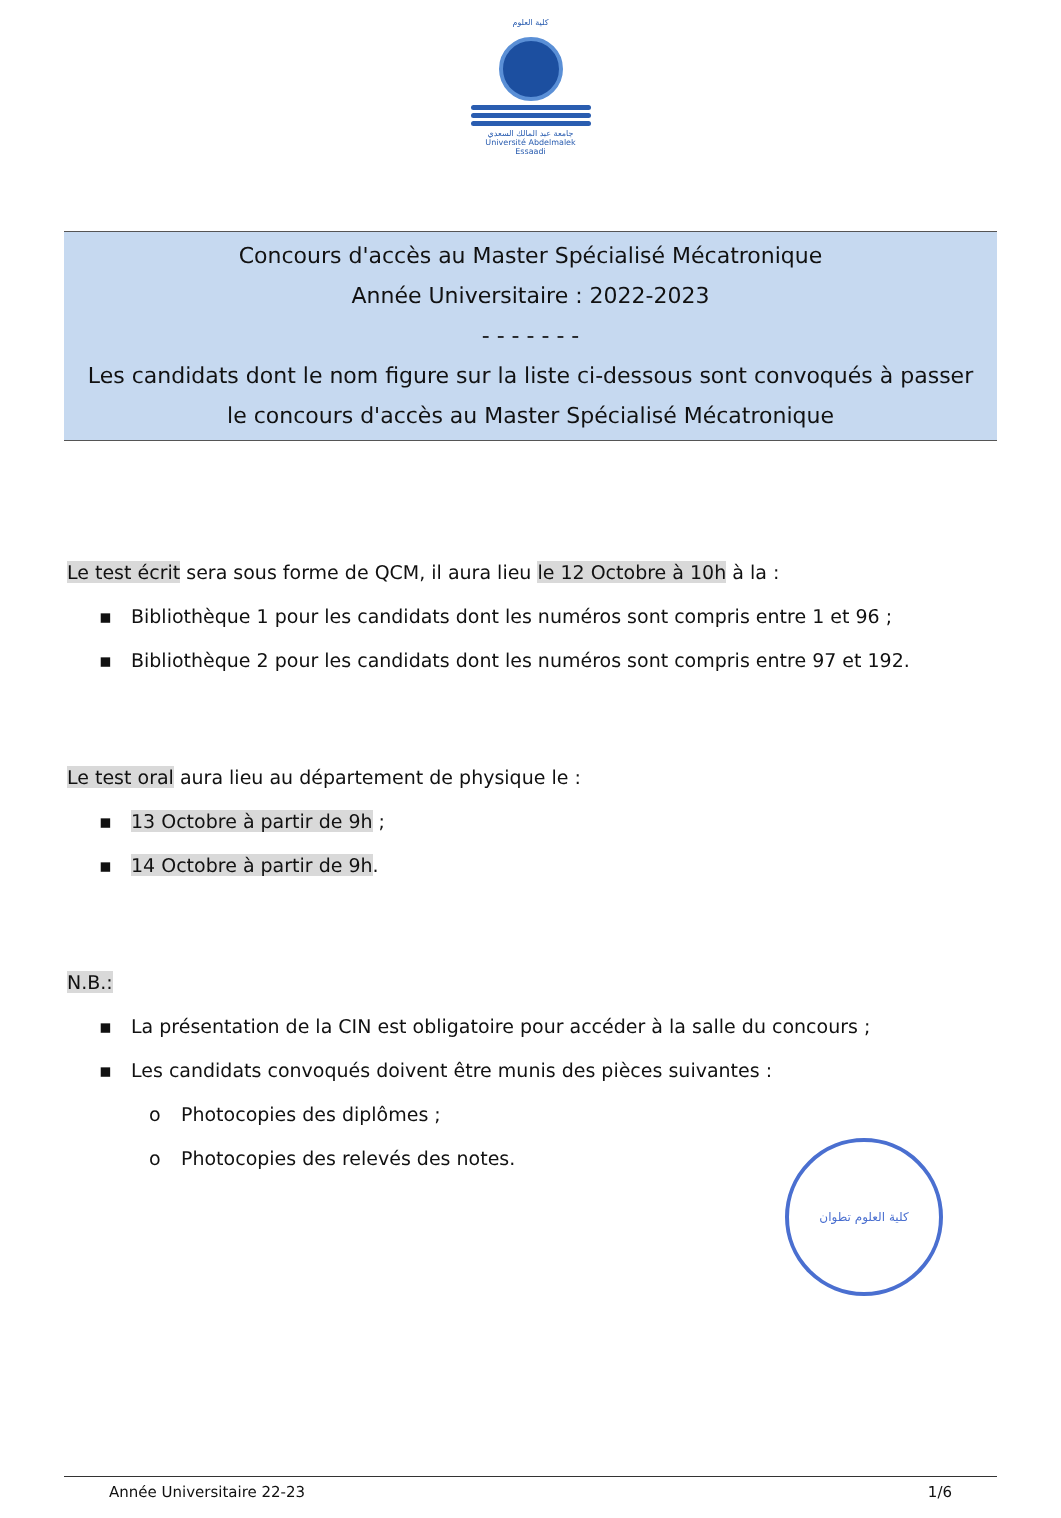كلية العلوم
جامعة عبد المالك السعدي
Université Abdelmalek Essaadi
Concours d'accès au Master Spécialisé Mécatronique
Année Universitaire : 2022-2023
- - - - - - -
Les candidats dont le nom figure sur la liste ci-dessous sont convoqués à passer
le concours d'accès au Master Spécialisé Mécatronique
Le test écrit sera sous forme de QCM, il aura lieu le 12 Octobre à 10h à la :
▪ Bibliothèque 1 pour les candidats dont les numéros sont compris entre 1 et 96 ;
▪ Bibliothèque 2 pour les candidats dont les numéros sont compris entre 97 et 192.
Le test oral aura lieu au département de physique le :
▪ 13 Octobre à partir de 9h ;
▪ 14 Octobre à partir de 9h.
N.B.:
▪ La présentation de la CIN est obligatoire pour accéder à la salle du concours ;
▪ Les candidats convoqués doivent être munis des pièces suivantes :
o Photocopies des diplômes ;
o Photocopies des relevés des notes.
كلية العلوم تطوان
Année Universitaire 22-23 1/6